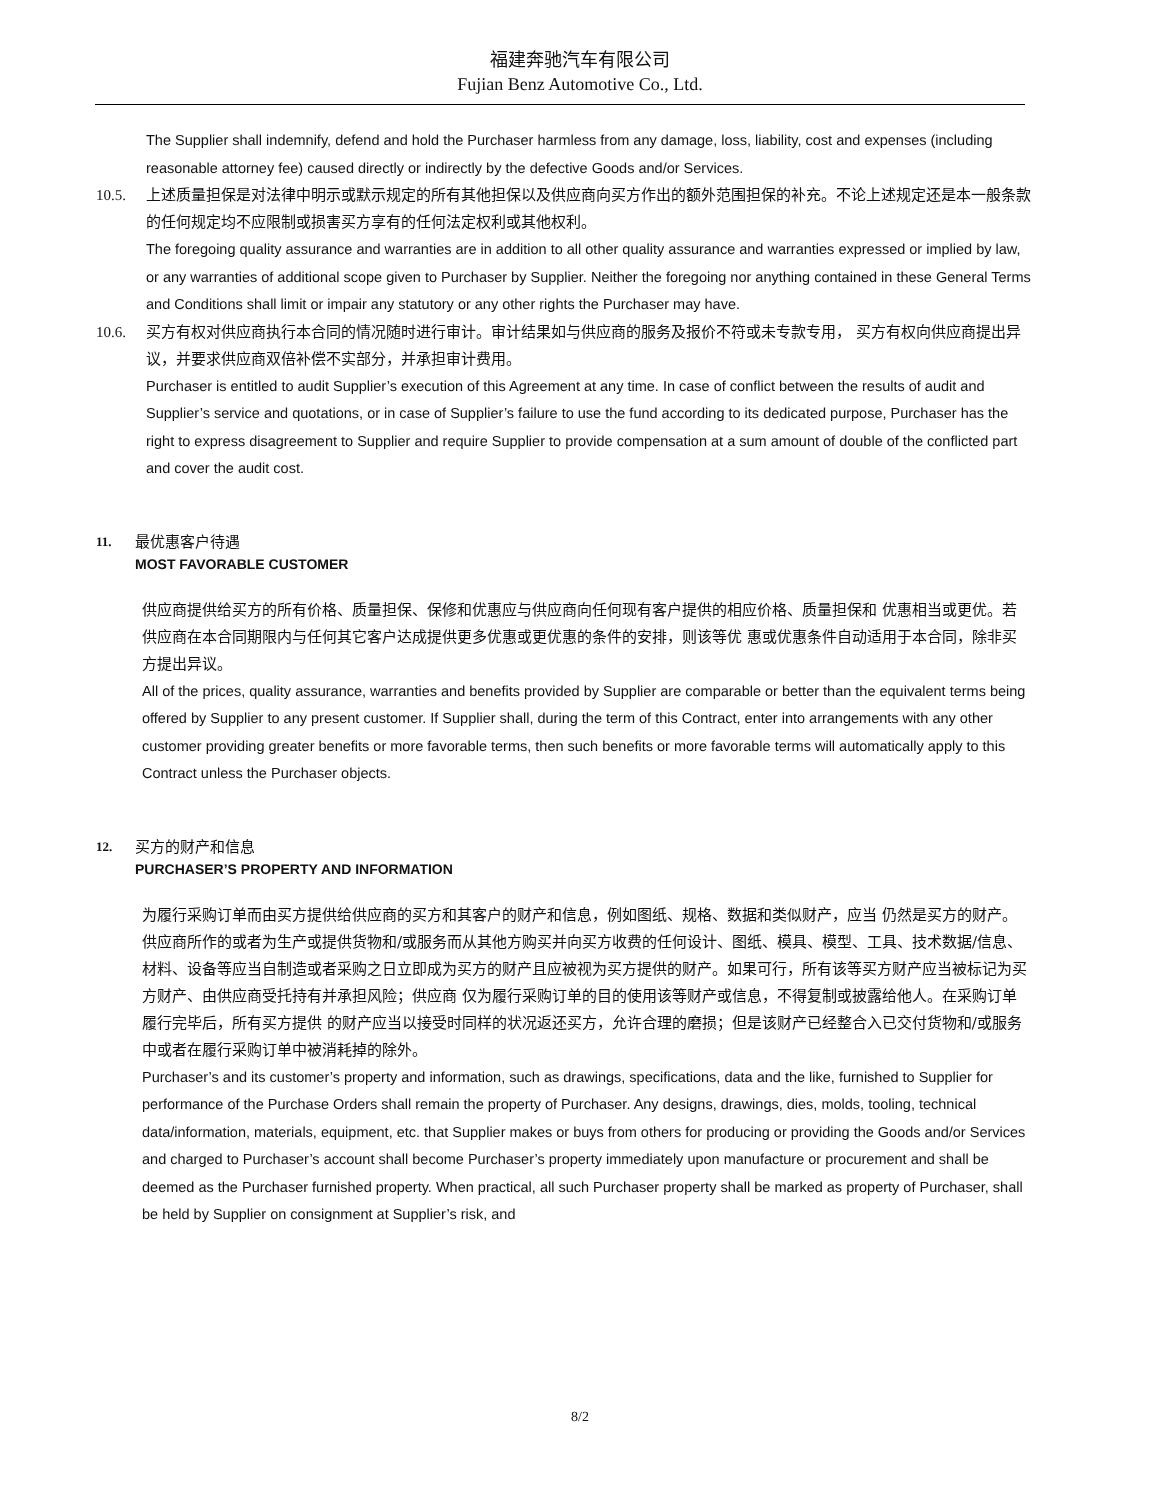福建奔驰汽车有限公司
Fujian Benz Automotive Co., Ltd.
The Supplier shall indemnify, defend and hold the Purchaser harmless from any damage, loss, liability, cost and expenses (including reasonable attorney fee) caused directly or indirectly by the defective Goods and/or Services.
10.5.
上述质量担保是对法律中明示或默示规定的所有其他担保以及供应商向买方作出的额外范围担保的补充。不论上述规定还是本一般条款的任何规定均不应限制或损害买方享有的任何法定权利或其他权利。
The foregoing quality assurance and warranties are in addition to all other quality assurance and warranties expressed or implied by law, or any warranties of additional scope given to Purchaser by Supplier. Neither the foregoing nor anything contained in these General Terms and Conditions shall limit or impair any statutory or any other rights the Purchaser may have.
10.6.
买方有权对供应商执行本合同的情况随时进行审计。审计结果如与供应商的服务及报价不符或未专款专用， 买方有权向供应商提出异议，并要求供应商双倍补偿不实部分，并承担审计费用。
Purchaser is entitled to audit Supplier’s execution of this Agreement at any time. In case of conflict between the results of audit and Supplier’s service and quotations, or in case of Supplier’s failure to use the fund according to its dedicated purpose, Purchaser has the right to express disagreement to Supplier and require Supplier to provide compensation at a sum amount of double of the conflicted part and cover the audit cost.
11.
最优惠客户待遇
MOST FAVORABLE CUSTOMER
供应商提供给买方的所有价格、质量担保、保修和优惠应与供应商向任何现有客户提供的相应价格、质量担保和 优惠相当或更优。若供应商在本合同期限内与任何其它客户达成提供更多优惠或更优惠的条件的安排，则该等优 惠或优惠条件自动适用于本合同，除非买方提出异议。
All of the prices, quality assurance, warranties and benefits provided by Supplier are comparable or better than the equivalent terms being offered by Supplier to any present customer. If Supplier shall, during the term of this Contract, enter into arrangements with any other customer providing greater benefits or more favorable terms, then such benefits or more favorable terms will automatically apply to this Contract unless the Purchaser objects.
12.
买方的财产和信息
PURCHASER’S PROPERTY AND INFORMATION
为履行采购订单而由买方提供给供应商的买方和其客户的财产和信息，例如图纸、规格、数据和类似财产，应当 仍然是买方的财产。供应商所作的或者为生产或提供货物和/或服务而从其他方购买并向买方收费的任何设计、图纸、模具、模型、工具、技术数据/信息、材料、设备等应当自制造或者采购之日立即成为买方的财产且应被视为买方提供的财产。如果可行，所有该等买方财产应当被标记为买方财产、由供应商受托持有并承担风险；供应商 仅为履行采购订单的目的使用该等财产或信息，不得复制或披露给他人。在采购订单履行完毕后，所有买方提供 的财产应当以接受时同样的状况返还买方，允许合理的磨损；但是该财产已经整合入已交付货物和/或服务中或者在履行采购订单中被消耗掉的除外。
Purchaser’s and its customer’s property and information, such as drawings, specifications, data and the like, furnished to Supplier for performance of the Purchase Orders shall remain the property of Purchaser. Any designs, drawings, dies, molds, tooling, technical data/information, materials, equipment, etc. that Supplier makes or buys from others for producing or providing the Goods and/or Services and charged to Purchaser’s account shall become Purchaser’s property immediately upon manufacture or procurement and shall be deemed as the Purchaser furnished property. When practical, all such Purchaser property shall be marked as property of Purchaser, shall be held by Supplier on consignment at Supplier’s risk, and
8/2